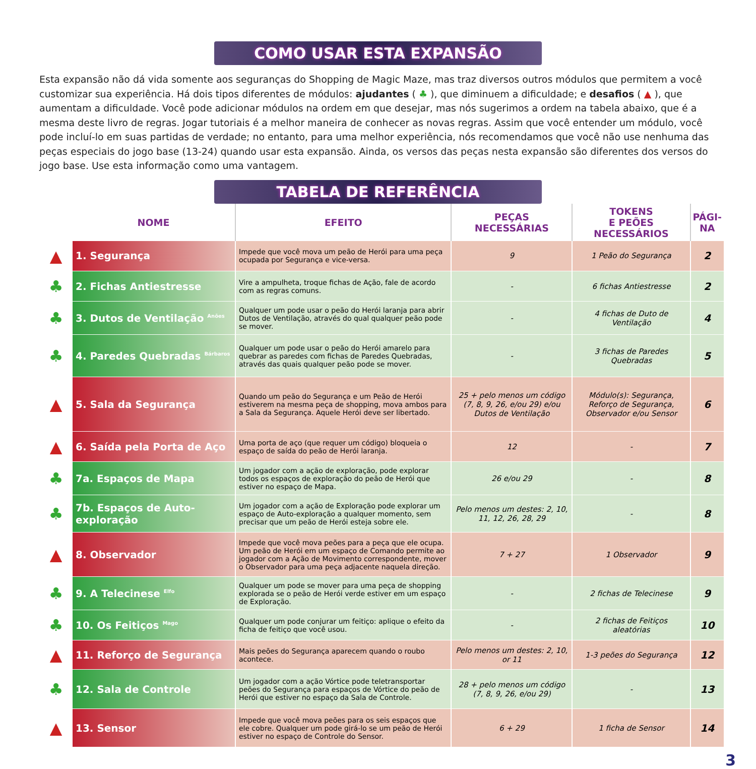COMO USAR ESTA EXPANSÃO
Esta expansão não dá vida somente aos seguranças do Shopping de Magic Maze, mas traz diversos outros módulos que permitem a você customizar sua experiência. Há dois tipos diferentes de módulos: ajudantes ( ♣ ), que diminuem a dificuldade; e desafios ( ▲ ), que aumentam a dificuldade. Você pode adicionar módulos na ordem em que desejar, mas nós sugerimos a ordem na tabela abaixo, que é a mesma deste livro de regras. Jogar tutoriais é a melhor maneira de conhecer as novas regras. Assim que você entender um módulo, você pode incluí-lo em suas partidas de verdade; no entanto, para uma melhor experiência, nós recomendamos que você não use nenhuma das peças especiais do jogo base (13-24) quando usar esta expansão. Ainda, os versos das peças nesta expansão são diferentes dos versos do jogo base. Use esta informação como uma vantagem.
TABELA DE REFERÊNCIA
| | NOME | EFEITO | PEÇAS NECESSÁRIAS | TOKENS E PEÕES NECESSÁRIOS | PÁGI- NA |
| --- | --- | --- | --- | --- | --- |
| ▲ | 1. Segurança | Impede que você mova um peão de Herói para uma peça ocupada por Segurança e vice-versa. | 9 | 1 Peão do Segurança | 2 |
| ♣ | 2. Fichas Antiestresse | Vire a ampulheta, troque fichas de Ação, fale de acordo com as regras comuns. | - | 6 fichas Antiestresse | 2 |
| ♣ | 3. Dutos de Ventilação <sup>Anões</sup> | Qualquer um pode usar o peão do Herói laranja para abrir Dutos de Ventilação, através do qual qualquer peão pode se mover. | - | 4 fichas de Duto de Ventilação | 4 |
| ♣ | 4. Paredes Quebradas <sup>Bárbaros</sup> | Qualquer um pode usar o peão do Herói amarelo para quebrar as paredes com fichas de Paredes Quebradas, através das quais qualquer peão pode se mover. | - | 3 fichas de Paredes Quebradas | 5 |
| ▲ | 5. Sala da Segurança | Quando um peão do Segurança e um Peão de Herói estiverem na mesma peça de shopping, mova ambos para a Sala da Segurança. Aquele Herói deve ser libertado. | 25 + pelo menos um código (7, 8, 9, 26, e/ou 29) e/ou Dutos de Ventilação | Módulo(s): Segurança, Reforço de Segurança, Observador e/ou Sensor | 6 |
| ▲ | 6. Saída pela Porta de Aço | Uma porta de aço (que requer um código) bloqueia o espaço de saída do peão de Herói laranja. | 12 | - | 7 |
| ♣ | 7a. Espaços de Mapa | Um jogador com a ação de exploração, pode explorar todos os espaços de exploração do peão de Herói que estiver no espaço de Mapa. | 26 e/ou 29 | - | 8 |
| ♣ | 7b. Espaços de Auto-exploração | Um jogador com a ação de Exploração pode explorar um espaço de Auto-exploração a qualquer momento, sem precisar que um peão de Herói esteja sobre ele. | Pelo menos um destes: 2, 10, 11, 12, 26, 28, 29 | - | 8 |
| ▲ | 8. Observador | Impede que você mova peões para a peça que ele ocupa. Um peão de Herói em um espaço de Comando permite ao jogador com a Ação de Movimento correspondente, mover o Observador para uma peça adjacente naquela direção. | 7 + 27 | 1 Observador | 9 |
| ♣ | 9. A Telecinese <sup>Elfo</sup> | Qualquer um pode se mover para uma peça de shopping explorada se o peão de Herói verde estiver em um espaço de Exploração. | - | 2 fichas de Telecinese | 9 |
| ♣ | 10. Os Feitiços <sup>Mago</sup> | Qualquer um pode conjurar um feitiço: aplique o efeito da ficha de feitiço que você usou. | - | 2 fichas de Feitiços aleatórias | 10 |
| ▲ | 11. Reforço de Segurança | Mais peões do Segurança aparecem quando o roubo acontece. | Pelo menos um destes: 2, 10, or 11 | 1-3 peões do Segurança | 12 |
| ♣ | 12. Sala de Controle | Um jogador com a ação Vórtice pode teletransportar peões do Segurança para espaços de Vórtice do peão de Herói que estiver no espaço da Sala de Controle. | 28 + pelo menos um código (7, 8, 9, 26, e/ou 29) | - | 13 |
| ▲ | 13. Sensor | Impede que você mova peões para os seis espaços que ele cobre. Qualquer um pode girá-lo se um peão de Herói estiver no espaço de Controle do Sensor. | 6 + 29 | 1 ficha de Sensor | 14 |
3